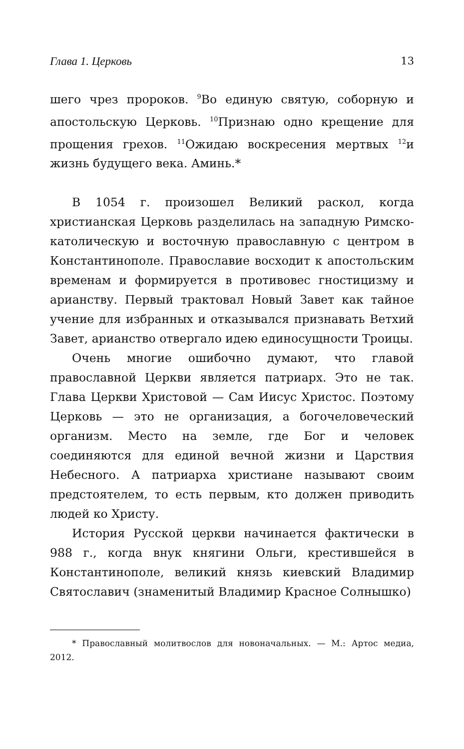Глава 1. Церковь 13
шего чрез пророков. <sup>9</sup>Во единую святую, соборную и апостольскую Церковь. <sup>10</sup>Признаю одно крещение для прощения грехов. <sup>11</sup>Ожидаю воскресения мертвых <sup>12</sup>и жизнь будущего века. Аминь.*
В 1054 г. произошел Великий раскол, когда христианская Церковь разделилась на западную Римско-католическую и восточную православную с центром в Константинополе. Православие восходит к апостольским временам и формируется в противовес гностицизму и арианству. Первый трактовал Новый Завет как тайное учение для избранных и отказывался признавать Ветхий Завет, арианство отвергало идею единосущности Троицы.
Очень многие ошибочно думают, что главой православной Церкви является патриарх. Это не так. Глава Церкви Христовой — Сам Иисус Христос. Поэтому Церковь — это не организация, а богочеловеческий организм. Место на земле, где Бог и человек соединяются для единой вечной жизни и Царствия Небесного. А патриарха христиане называют своим предстоятелем, то есть первым, кто должен приводить людей ко Христу.
История Русской церкви начинается фактически в 988 г., когда внук княгини Ольги, крестившейся в Константинополе, великий князь киевский Владимир Святославич (знаменитый Владимир Красное Солнышко)
* Православный молитвослов для новоначальных. — М.: Артос медиа, 2012.